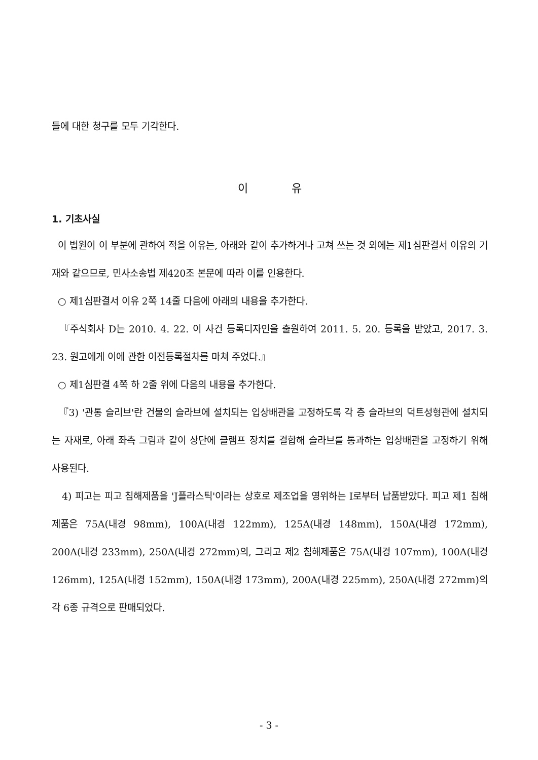들에 대한 청구를 모두 기각한다.
이 유
1. 기초사실
이 법원이 이 부분에 관하여 적을 이유는, 아래와 같이 추가하거나 고쳐 쓰는 것 외에는 제1심판결서 이유의 기재와 같으므로, 민사소송법 제420조 본문에 따라 이를 인용한다.
○ 제1심판결서 이유 2쪽 14줄 다음에 아래의 내용을 추가한다.
『주식회사 D는 2010. 4. 22. 이 사건 등록디자인을 출원하여 2011. 5. 20. 등록을 받았고, 2017. 3. 23. 원고에게 이에 관한 이전등록절차를 마쳐 주었다.』
○ 제1심판결 4쪽 하 2줄 위에 다음의 내용을 추가한다.
『3) '관통 슬리브'란 건물의 슬라브에 설치되는 입상배관을 고정하도록 각 층 슬라브의 덕트성형관에 설치되는 자재로, 아래 좌측 그림과 같이 상단에 클램프 장치를 결합해 슬라브를 통과하는 입상배관을 고정하기 위해 사용된다.
4) 피고는 피고 침해제품을 'J플라스틱'이라는 상호로 제조업을 영위하는 I로부터 납품받았다. 피고 제1 침해제품은 75A(내경 98mm), 100A(내경 122mm), 125A(내경 148mm), 150A(내경 172mm), 200A(내경 233mm), 250A(내경 272mm)의, 그리고 제2 침해제품은 75A(내경 107mm), 100A(내경 126mm), 125A(내경 152mm), 150A(내경 173mm), 200A(내경 225mm), 250A(내경 272mm)의 각 6종 규격으로 판매되었다.
- 3 -